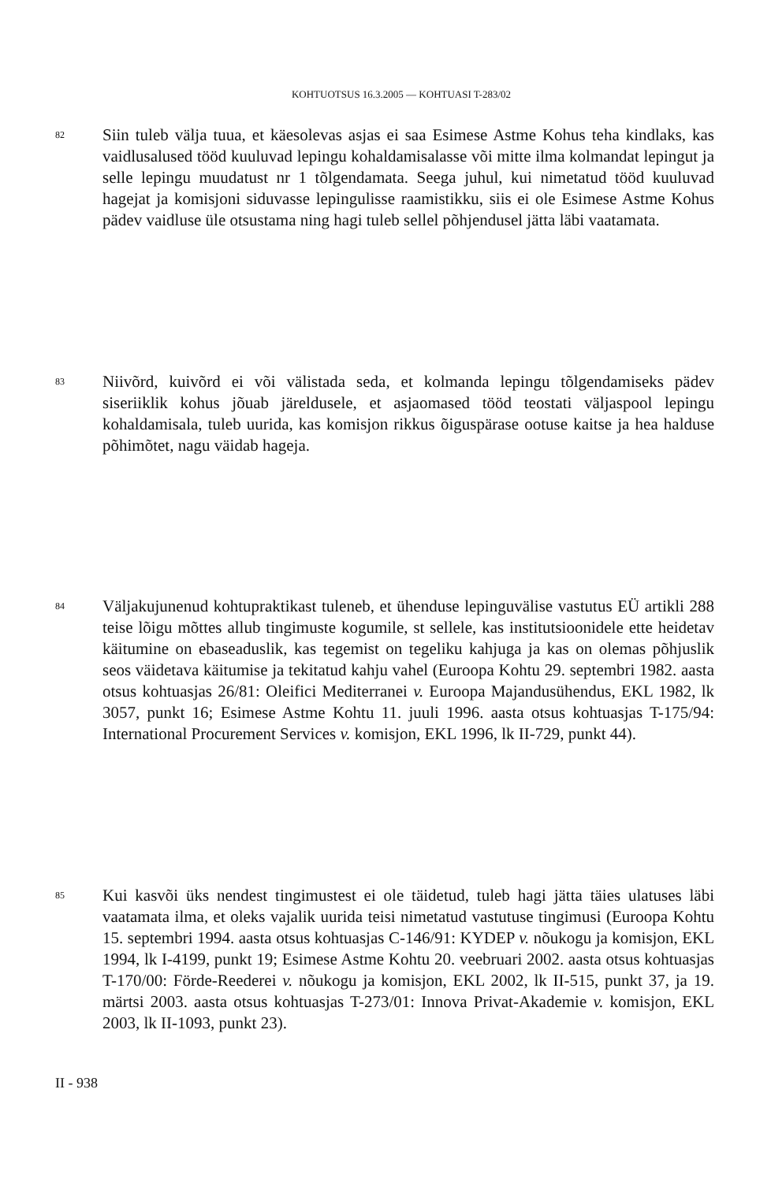KOHTUOTSUS 16.3.2005 — KOHTUASI T-283/02
82
Siin tuleb välja tuua, et käesolevas asjas ei saa Esimese Astme Kohus teha kindlaks, kas vaidlusalused tööd kuuluvad lepingu kohaldamisalasse või mitte ilma kolmandat lepingut ja selle lepingu muudatust nr 1 tõlgendamata. Seega juhul, kui nimetatud tööd kuuluvad hagejat ja komisjoni siduvasse lepingulisse raamistikku, siis ei ole Esimese Astme Kohus pädev vaidluse üle otsustama ning hagi tuleb sellel põhjendusel jätta läbi vaatamata.
83
Niivõrd, kuivõrd ei või välistada seda, et kolmanda lepingu tõlgendamiseks pädev siseriiklik kohus jõuab järeldusele, et asjaomased tööd teostati väljaspool lepingu kohaldamisala, tuleb uurida, kas komisjon rikkus õiguspärase ootuse kaitse ja hea halduse põhimõtet, nagu väidab hageja.
84
Väljakujunenud kohtupraktikast tuleneb, et ühenduse lepinguvälise vastutus EÜ artikli 288 teise lõigu mõttes allub tingimuste kogumile, st sellele, kas institutsioonidele ette heidetav käitumine on ebaseaduslik, kas tegemist on tegeliku kahjuga ja kas on olemas põhjuslik seos väidetava käitumise ja tekitatud kahju vahel (Euroopa Kohtu 29. septembri 1982. aasta otsus kohtuasjas 26/81: Oleifici Mediterranei v. Euroopa Majandusühendus, EKL 1982, lk 3057, punkt 16; Esimese Astme Kohtu 11. juuli 1996. aasta otsus kohtuasjas T-175/94: International Procurement Services v. komisjon, EKL 1996, lk II-729, punkt 44).
85
Kui kasvõi üks nendest tingimustest ei ole täidetud, tuleb hagi jätta täies ulatuses läbi vaatamata ilma, et oleks vajalik uurida teisi nimetatud vastutuse tingimusi (Euroopa Kohtu 15. septembri 1994. aasta otsus kohtuasjas C-146/91: KYDEP v. nõukogu ja komisjon, EKL 1994, lk I-4199, punkt 19; Esimese Astme Kohtu 20. veebruari 2002. aasta otsus kohtuasjas T-170/00: Förde-Reederei v. nõukogu ja komisjon, EKL 2002, lk II-515, punkt 37, ja 19. märtsi 2003. aasta otsus kohtuasjas T-273/01: Innova Privat-Akademie v. komisjon, EKL 2003, lk II-1093, punkt 23).
II - 938